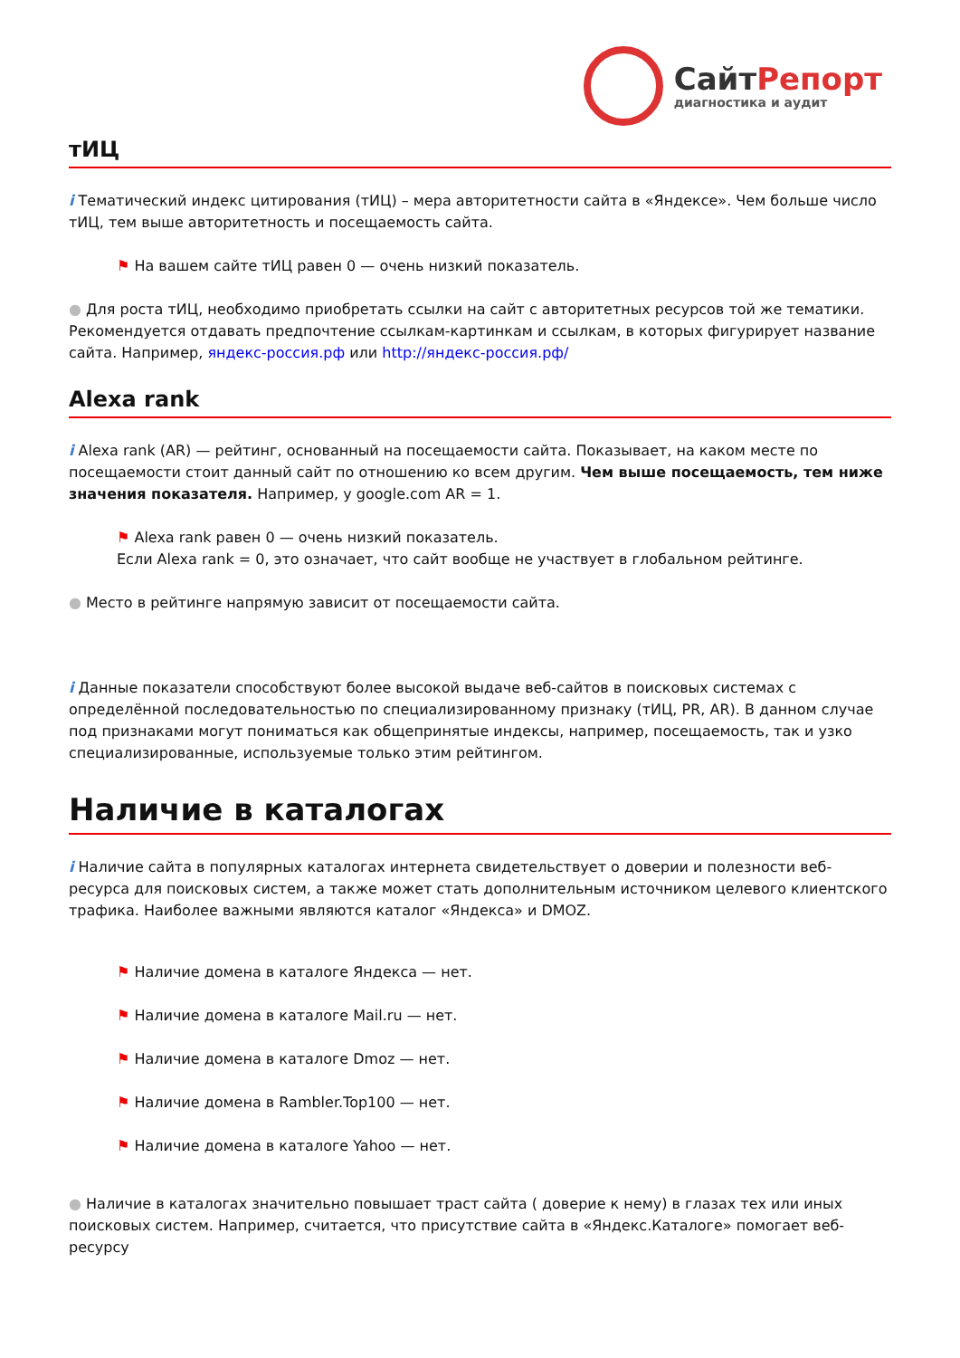СайтРепорт
диагностика и аудит
тИЦ
i Тематический индекс цитирования (тИЦ) – мера авторитетности сайта в «Яндексе». Чем больше число тИЦ, тем выше авторитетность и посещаемость сайта.
⚑ На вашем сайте тИЦ равен 0 — очень низкий показатель.
● Для роста тИЦ, необходимо приобретать ссылки на сайт с авторитетных ресурсов той же тематики. Рекомендуется отдавать предпочтение ссылкам-картинкам и ссылкам, в которых фигурирует название сайта. Например, яндекс-россия.рф или http://яндекс-россия.рф/
Alexa rank
i Alexa rank (AR) — рейтинг, основанный на посещаемости сайта. Показывает, на каком месте по посещаемости стоит данный сайт по отношению ко всем другим. Чем выше посещаемость, тем ниже значения показателя. Например, у google.com AR = 1.
⚑ Alexa rank равен 0 — очень низкий показатель.
Если Alexa rank = 0, это означает, что сайт вообще не участвует в глобальном рейтинге.
● Место в рейтинге напрямую зависит от посещаемости сайта.
i Данные показатели способствуют более высокой выдаче веб-сайтов в поисковых системах с определённой последовательностью по специализированному признаку (тИЦ, PR, AR). В данном случае под признаками могут пониматься как общепринятые индексы, например, посещаемость, так и узко специализированные, используемые только этим рейтингом.
Наличие в каталогах
i Наличие сайта в популярных каталогах интернета свидетельствует о доверии и полезности веб-ресурса для поисковых систем, а также может стать дополнительным источником целевого клиентского трафика. Наиболее важными являются каталог «Яндекса» и DMOZ.
⚑ Наличие домена в каталоге Яндекса — нет.
⚑ Наличие домена в каталоге Mail.ru — нет.
⚑ Наличие домена в каталоге Dmoz — нет.
⚑ Наличие домена в Rambler.Top100 — нет.
⚑ Наличие домена в каталоге Yahoo — нет.
● Наличие в каталогах значительно повышает траст сайта ( доверие к нему) в глазах тех или иных поисковых систем. Например, считается, что присутствие сайта в «Яндекс.Каталоге» помогает веб-ресурсу